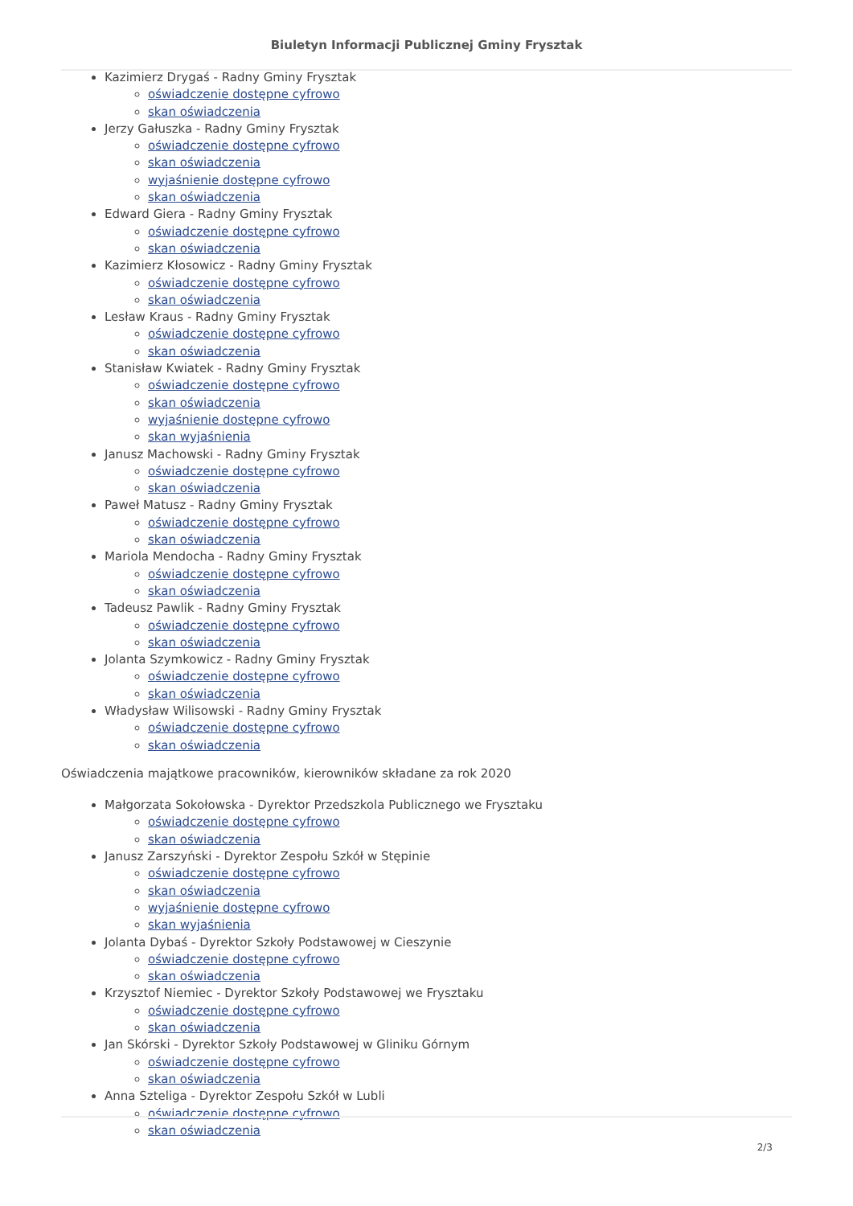Biuletyn Informacji Publicznej Gminy Frysztak
Kazimierz Drygaś - Radny Gminy Frysztak
oświadczenie dostępne cyfrowo
skan oświadczenia
Jerzy Gałuszka - Radny Gminy Frysztak
oświadczenie dostępne cyfrowo
skan oświadczenia
wyjaśnienie dostępne cyfrowo
skan oświadczenia
Edward Giera - Radny Gminy Frysztak
oświadczenie dostępne cyfrowo
skan oświadczenia
Kazimierz Kłosowicz - Radny Gminy Frysztak
oświadczenie dostępne cyfrowo
skan oświadczenia
Lesław Kraus - Radny Gminy Frysztak
oświadczenie dostępne cyfrowo
skan oświadczenia
Stanisław Kwiatek - Radny Gminy Frysztak
oświadczenie dostępne cyfrowo
skan oświadczenia
wyjaśnienie dostępne cyfrowo
skan wyjaśnienia
Janusz Machowski - Radny Gminy Frysztak
oświadczenie dostępne cyfrowo
skan oświadczenia
Paweł Matusz - Radny Gminy Frysztak
oświadczenie dostępne cyfrowo
skan oświadczenia
Mariola Mendocha - Radny Gminy Frysztak
oświadczenie dostępne cyfrowo
skan oświadczenia
Tadeusz Pawlik - Radny Gminy Frysztak
oświadczenie dostępne cyfrowo
skan oświadczenia
Jolanta Szymkowicz - Radny Gminy Frysztak
oświadczenie dostępne cyfrowo
skan oświadczenia
Władysław Wilisowski - Radny Gminy Frysztak
oświadczenie dostępne cyfrowo
skan oświadczenia
Oświadczenia majątkowe pracowników, kierowników składane za rok 2020
Małgorzata Sokołowska - Dyrektor Przedszkola Publicznego we Frysztaku
oświadczenie dostępne cyfrowo
skan oświadczenia
Janusz Zarszyński - Dyrektor Zespołu Szkół w Stępinie
oświadczenie dostępne cyfrowo
skan oświadczenia
wyjaśnienie dostępne cyfrowo
skan wyjaśnienia
Jolanta Dybaś - Dyrektor Szkoły Podstawowej w Cieszynie
oświadczenie dostępne cyfrowo
skan oświadczenia
Krzysztof Niemiec - Dyrektor Szkoły Podstawowej we Frysztaku
oświadczenie dostępne cyfrowo
skan oświadczenia
Jan Skórski - Dyrektor Szkoły Podstawowej w Gliniku Górnym
oświadczenie dostępne cyfrowo
skan oświadczenia
Anna Szteliga - Dyrektor Zespołu Szkół w Lubli
oświadczenie dostępne cyfrowo
skan oświadczenia
2/3